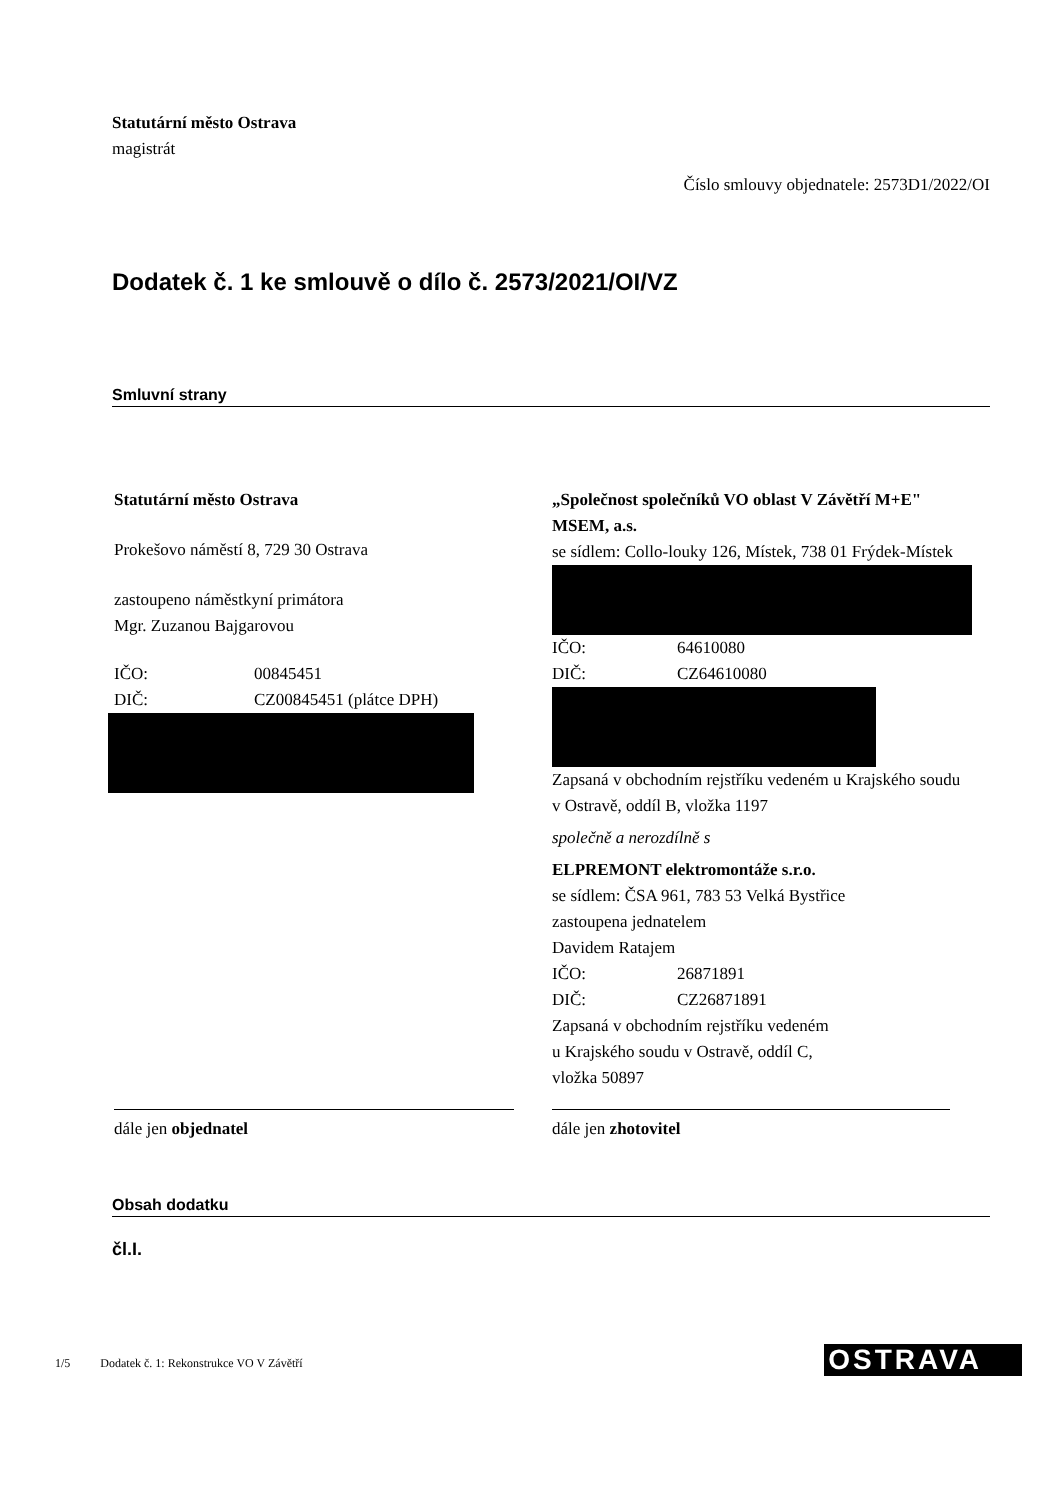Statutární město Ostrava
magistrát
Číslo smlouvy objednatele: 2573D1/2022/OI
Dodatek č. 1 ke smlouvě o dílo č. 2573/2021/OI/VZ
Smluvní strany
Statutární město Ostrava
Prokešovo náměstí 8, 729 30 Ostrava
zastoupeno náměstkyní primátora
Mgr. Zuzanou Bajgarovou
IČO: 00845451
DIČ: CZ00845451 (plátce DPH)
„Společnost společníků VO oblast V Závětří M+E"
MSEM, a.s.
se sídlem: Collo-louky 126, Místek, 738 01 Frýdek-Místek
IČO: 64610080
DIČ: CZ64610080
Zapsaná v obchodním rejstříku vedeném u Krajského soudu v Ostravě, oddíl B, vložka 1197
společně a nerozdílně s
ELPREMONT elektromontáže s.r.o.
se sídlem: ČSA 961, 783 53 Velká Bystřice
zastoupena jednatelem
Davidem Ratajem
IČO: 26871891
DIČ: CZ26871891
Zapsaná v obchodním rejstříku vedeném
u Krajského soudu v Ostravě, oddíl C,
vložka 50897
dále jen objednatel dále jen zhotovitel
Obsah dodatku
čl.I.
1/5 Dodatek č. 1: Rekonstrukce VO V Závětří
OSTRAVA